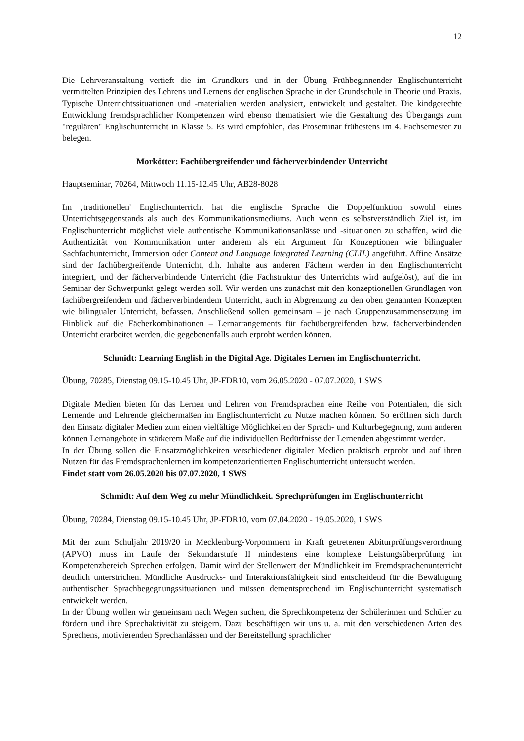12
Die Lehrveranstaltung vertieft die im Grundkurs und in der Übung Frühbeginnender Englischunterricht vermittelten Prinzipien des Lehrens und Lernens der englischen Sprache in der Grundschule in Theorie und Praxis. Typische Unterrichtssituationen und -materialien werden analysiert, entwickelt und gestaltet. Die kindgerechte Entwicklung fremdsprachlicher Kompetenzen wird ebenso thematisiert wie die Gestaltung des Übergangs zum "regulären" Englischunterricht in Klasse 5. Es wird empfohlen, das Proseminar frühestens im 4. Fachsemester zu belegen.
Morkötter: Fachübergreifender und fächerverbindender Unterricht
Hauptseminar, 70264, Mittwoch 11.15-12.45 Uhr, AB28-8028
Im ‚traditionellen' Englischunterricht hat die englische Sprache die Doppelfunktion sowohl eines Unterrichtsgegenstands als auch des Kommunikationsmediums. Auch wenn es selbstverständlich Ziel ist, im Englischunterricht möglichst viele authentische Kommunikationsanlässe und -situationen zu schaffen, wird die Authentizität von Kommunikation unter anderem als ein Argument für Konzeptionen wie bilingualer Sachfachunterricht, Immersion oder Content and Language Integrated Learning (CLIL) angeführt. Affine Ansätze sind der fachübergreifende Unterricht, d.h. Inhalte aus anderen Fächern werden in den Englischunterricht integriert, und der fächerverbindende Unterricht (die Fachstruktur des Unterrichts wird aufgelöst), auf die im Seminar der Schwerpunkt gelegt werden soll. Wir werden uns zunächst mit den konzeptionellen Grundlagen von fachübergreifendem und fächerverbindendem Unterricht, auch in Abgrenzung zu den oben genannten Konzepten wie bilingualer Unterricht, befassen. Anschließend sollen gemeinsam – je nach Gruppenzusammensetzung im Hinblick auf die Fächerkombinationen – Lernarrangements für fachübergreifenden bzw. fächerverbindenden Unterricht erarbeitet werden, die gegebenenfalls auch erprobt werden können.
Schmidt: Learning English in the Digital Age. Digitales Lernen im Englischunterricht.
Übung, 70285, Dienstag 09.15-10.45 Uhr, JP-FDR10, vom 26.05.2020 - 07.07.2020, 1 SWS
Digitale Medien bieten für das Lernen und Lehren von Fremdsprachen eine Reihe von Potentialen, die sich Lernende und Lehrende gleichermaßen im Englischunterricht zu Nutze machen können. So eröffnen sich durch den Einsatz digitaler Medien zum einen vielfältige Möglichkeiten der Sprach- und Kulturbegegnung, zum anderen können Lernangebote in stärkerem Maße auf die individuellen Bedürfnisse der Lernenden abgestimmt werden.
In der Übung sollen die Einsatzmöglichkeiten verschiedener digitaler Medien praktisch erprobt und auf ihren Nutzen für das Fremdsprachenlernen im kompetenzorientierten Englischunterricht untersucht werden.
Findet statt vom 26.05.2020 bis 07.07.2020, 1 SWS
Schmidt: Auf dem Weg zu mehr Mündlichkeit. Sprechprüfungen im Englischunterricht
Übung, 70284, Dienstag 09.15-10.45 Uhr, JP-FDR10, vom 07.04.2020 - 19.05.2020, 1 SWS
Mit der zum Schuljahr 2019/20 in Mecklenburg-Vorpommern in Kraft getretenen Abiturprüfungsverordnung (APVO) muss im Laufe der Sekundarstufe II mindestens eine komplexe Leistungsüberprüfung im Kompetenzbereich Sprechen erfolgen. Damit wird der Stellenwert der Mündlichkeit im Fremdsprachenunterricht deutlich unterstrichen. Mündliche Ausdrucks- und Interaktionsfähigkeit sind entscheidend für die Bewältigung authentischer Sprachbe­gegnungssituationen und müssen dementsprechend im Englischunterricht systematisch entwickelt werden.
In der Übung wollen wir gemeinsam nach Wegen suchen, die Sprechkompetenz der Schülerinnen und Schüler zu fördern und ihre Sprechaktivität zu steigern. Dazu beschäftigen wir uns u. a. mit den verschiedenen Arten des Sprechens, motivierenden Sprechanlässen und der Bereitstellung sprachlicher